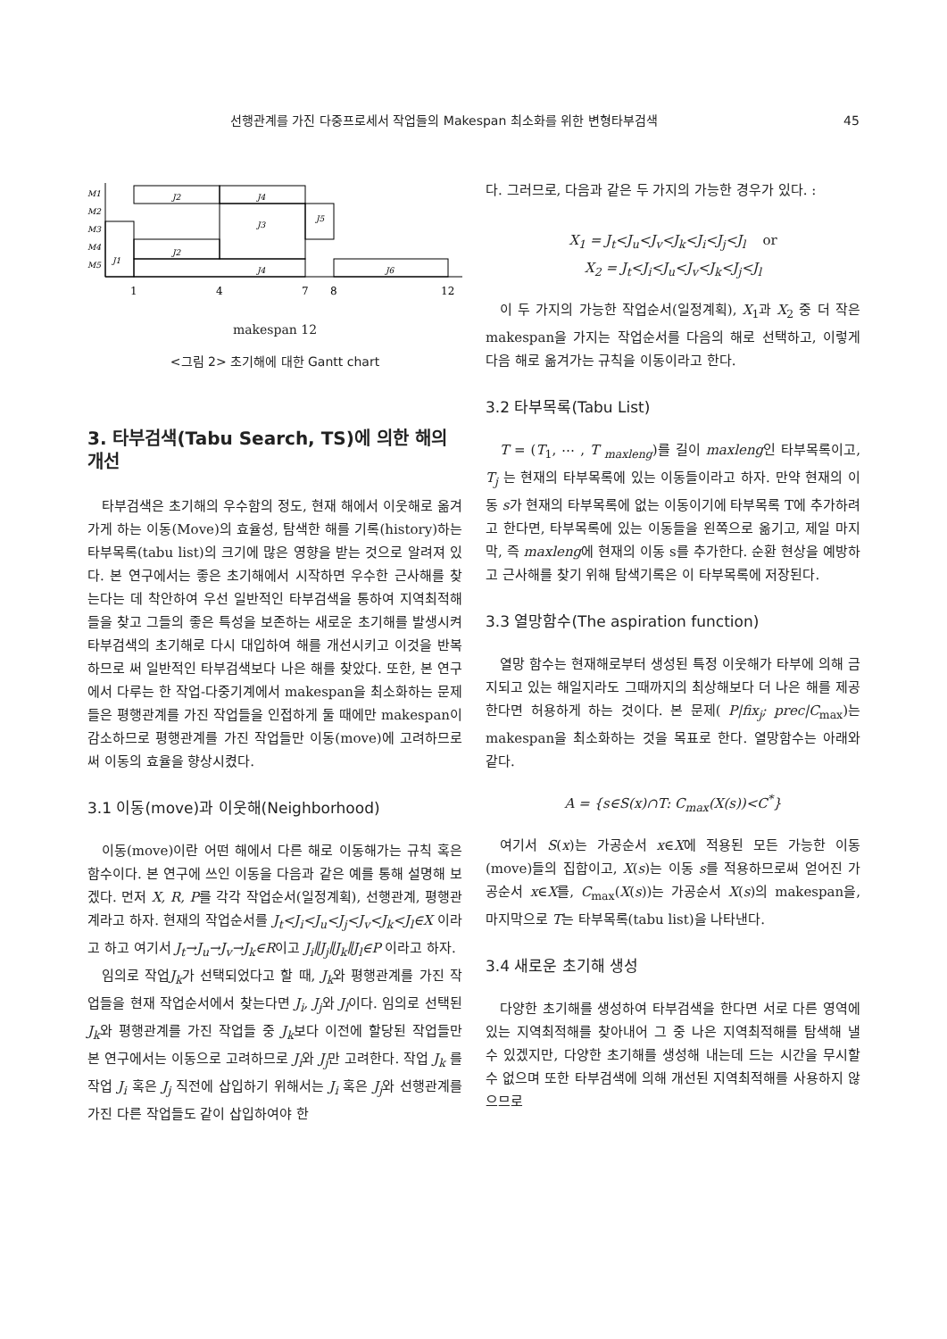선행관계를 가진 다중프로세서 작업들의 Makespan 최소화를 위한 변형타부검색 45
M1
M2
M3
M4
M5
J2
J4
J3
J5
J1
J2
J4
J6
1
4
7
8
12
makespan 12
<그림 2> 초기해에 대한 Gantt chart
3. 타부검색(Tabu Search, TS)에 의한 해의 개선
타부검색은 초기해의 우수함의 정도, 현재 해에서 이웃해로 옮겨가게 하는 이동(Move)의 효율성, 탐색한 해를 기록(history)하는 타부목록(tabu list)의 크기에 많은 영향을 받는 것으로 알려져 있다. 본 연구에서는 좋은 초기해에서 시작하면 우수한 근사해를 찾는다는 데 착안하여 우선 일반적인 타부검색을 통하여 지역최적해들을 찾고 그들의 좋은 특성을 보존하는 새로운 초기해를 발생시켜 타부검색의 초기해로 다시 대입하여 해를 개선시키고 이것을 반복하므로 써 일반적인 타부검색보다 나은 해를 찾았다. 또한, 본 연구에서 다루는 한 작업-다중기계에서 makespan을 최소화하는 문제들은 평행관계를 가진 작업들을 인접하게 둘 때에만 makespan이 감소하므로 평행관계를 가진 작업들만 이동(move)에 고려하므로 써 이동의 효율을 향상시켰다.
3.1 이동(move)과 이웃해(Neighborhood)
이동(move)이란 어떤 해에서 다른 해로 이동해가는 규칙 혹은 함수이다. 본 연구에 쓰인 이동을 다음과 같은 예를 통해 설명해 보겠다. 먼저 X, R, P를 각각 작업순서(일정계획), 선행관계, 평행관계라고 하자. 현재의 작업순서를 J<sub>t</sub><J<sub>i</sub><J<sub>u</sub><J<sub>j</sub><J<sub>v</sub><J<sub>k</sub><J<sub>l</sub>∈X 이라고 하고 여기서 J<sub>t</sub>→J<sub>u</sub>→J<sub>v</sub>→J<sub>k</sub>∈R이고 J<sub>i</sub>∥J<sub>j</sub>∥J<sub>k</sub>∥J<sub>l</sub>∈P 이라고 하자.
임의로 작업J<sub>k</sub>가 선택되었다고 할 때, J<sub>k</sub>와 평행관계를 가진 작업들을 현재 작업순서에서 찾는다면 J<sub>i</sub>, J<sub>j</sub>와 J<sub>l</sub>이다. 임의로 선택된 J<sub>k</sub>와 평행관계를 가진 작업들 중 J<sub>k</sub>보다 이전에 할당된 작업들만 본 연구에서는 이동으로 고려하므로 J<sub>i</sub>와 J<sub>j</sub>만 고려한다. 작업 J<sub>k</sub> 를 작업 J<sub>i</sub> 혹은 J<sub>j</sub> 직전에 삽입하기 위해서는 J<sub>i</sub> 혹은 J<sub>j</sub>와 선행관계를 가진 다른 작업들도 같이 삽입하여야 한
다. 그러므로, 다음과 같은 두 가지의 가능한 경우가 있다. :
X<sub>1</sub> = J<sub>t</sub><J<sub>u</sub><J<sub>v</sub><J<sub>k</sub><J<sub>i</sub><J<sub>j</sub><J<sub>l</sub> or
X<sub>2</sub> = J<sub>t</sub><J<sub>i</sub><J<sub>u</sub><J<sub>v</sub><J<sub>k</sub><J<sub>j</sub><J<sub>l</sub>
이 두 가지의 가능한 작업순서(일정계획), X<sub>1</sub>과 X<sub>2</sub> 중 더 작은 makespan을 가지는 작업순서를 다음의 해로 선택하고, 이렇게 다음 해로 옮겨가는 규칙을 이동이라고 한다.
3.2 타부목록(Tabu List)
T = (T<sub>1</sub>, ⋯ , T <sub>maxleng</sub>)를 길이 maxleng인 타부목록이고, T<sub>j</sub> 는 현재의 타부목록에 있는 이동들이라고 하자. 만약 현재의 이동 s가 현재의 타부목록에 없는 이동이기에 타부목록 T에 추가하려고 한다면, 타부목록에 있는 이동들을 왼쪽으로 옮기고, 제일 마지막, 즉 maxleng에 현재의 이동 s를 추가한다. 순환 현상을 예방하고 근사해를 찾기 위해 탐색기록은 이 타부목록에 저장된다.
3.3 열망함수(The aspiration function)
열망 함수는 현재해로부터 생성된 특정 이웃해가 타부에 의해 금지되고 있는 해일지라도 그때까지의 최상해보다 더 나은 해를 제공한다면 허용하게 하는 것이다. 본 문제( P|fix<sub>j</sub>; prec|C<sub>max</sub>)는 makespan을 최소화하는 것을 목표로 한다. 열망함수는 아래와 같다.
A = {s∈S(x)∩T: C<sub>max</sub>(X(s))<C<sup>*</sup>}
여기서 S(x)는 가공순서 x∈X에 적용된 모든 가능한 이동(move)들의 집합이고, X(s)는 이동 s를 적용하므로써 얻어진 가공순서 x∈X를, C<sub>max</sub>(X(s))는 가공순서 X(s)의 makespan을, 마지막으로 T는 타부목록(tabu list)을 나타낸다.
3.4 새로운 초기해 생성
다양한 초기해를 생성하여 타부검색을 한다면 서로 다른 영역에 있는 지역최적해를 찾아내어 그 중 나은 지역최적해를 탐색해 낼 수 있겠지만, 다양한 초기해를 생성해 내는데 드는 시간을 무시할 수 없으며 또한 타부검색에 의해 개선된 지역최적해를 사용하지 않으므로